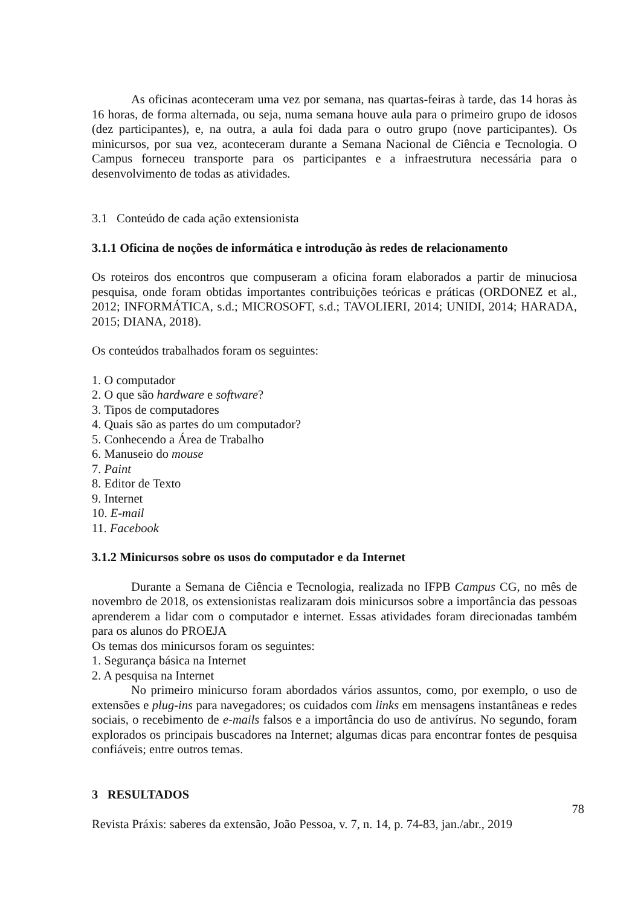As oficinas aconteceram uma vez por semana, nas quartas-feiras à tarde, das 14 horas às 16 horas, de forma alternada, ou seja, numa semana houve aula para o primeiro grupo de idosos (dez participantes), e, na outra, a aula foi dada para o outro grupo (nove participantes). Os minicursos, por sua vez, aconteceram durante a Semana Nacional de Ciência e Tecnologia. O Campus forneceu transporte para os participantes e a infraestrutura necessária para o desenvolvimento de todas as atividades.
3.1 Conteúdo de cada ação extensionista
3.1.1 Oficina de noções de informática e introdução às redes de relacionamento
Os roteiros dos encontros que compuseram a oficina foram elaborados a partir de minuciosa pesquisa, onde foram obtidas importantes contribuições teóricas e práticas (ORDONEZ et al., 2012; INFORMÁTICA, s.d.; MICROSOFT, s.d.; TAVOLIERI, 2014; UNIDI, 2014; HARADA, 2015; DIANA, 2018).
Os conteúdos trabalhados foram os seguintes:
1. O computador
2. O que são hardware e software?
3. Tipos de computadores
4. Quais são as partes do um computador?
5. Conhecendo a Área de Trabalho
6. Manuseio do mouse
7. Paint
8. Editor de Texto
9. Internet
10. E-mail
11. Facebook
3.1.2 Minicursos sobre os usos do computador e da Internet
Durante a Semana de Ciência e Tecnologia, realizada no IFPB Campus CG, no mês de novembro de 2018, os extensionistas realizaram dois minicursos sobre a importância das pessoas aprenderem a lidar com o computador e internet. Essas atividades foram direcionadas também para os alunos do PROEJA
Os temas dos minicursos foram os seguintes:
1. Segurança básica na Internet
2. A pesquisa na Internet
No primeiro minicurso foram abordados vários assuntos, como, por exemplo, o uso de extensões e plug-ins para navegadores; os cuidados com links em mensagens instantâneas e redes sociais, o recebimento de e-mails falsos e a importância do uso de antivírus. No segundo, foram explorados os principais buscadores na Internet; algumas dicas para encontrar fontes de pesquisa confiáveis; entre outros temas.
3 RESULTADOS
78
Revista Práxis: saberes da extensão, João Pessoa, v. 7, n. 14, p. 74-83, jan./abr., 2019